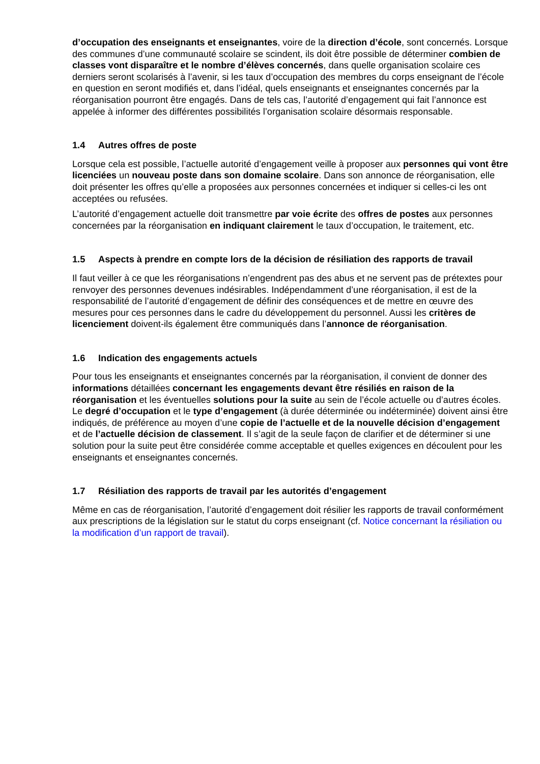d’occupation des enseignants et enseignantes, voire de la direction d’école, sont concernés. Lorsque des communes d’une communauté scolaire se scindent, ils doit être possible de détermi­ner combien de classes vont disparaître et le nombre d’élèves concernés, dans quelle orga­nisation scolaire ces derniers seront scolarisés à l’avenir, si les taux d’occupation des membres du corps enseignant de l’école en question en seront modifiés et, dans l’idéal, quels enseignants et enseignantes concernés par la réorganisation pourront être engagés. Dans de tels cas, l’autorité d’engagement qui fait l’annonce est appelée à informer des différentes possibilités l’organisation scolaire désormais responsable.
1.4 Autres offres de poste
Lorsque cela est possible, l’actuelle autorité d’engagement veille à proposer aux personnes qui vont être licenciées un nouveau poste dans son domaine scolaire. Dans son annonce de ré­organisation, elle doit présenter les offres qu’elle a proposées aux personnes concernées et indi­quer si celles-ci les ont acceptées ou refusées.
L’autorité d’engagement actuelle doit transmettre par voie écrite des offres de postes aux per­sonnes concernées par la réorganisation en indiquant clairement le taux d’occupation, le traite­ment, etc.
1.5 Aspects à prendre en compte lors de la décision de résiliation des rapports de travail
Il faut veiller à ce que les réorganisations n’engendrent pas des abus et ne servent pas de pré­textes pour renvoyer des personnes devenues indésirables. Indépendamment d’une réorganisa­tion, il est de la responsabilité de l’autorité d’engagement de définir des conséquences et de mettre en œuvre des mesures pour ces personnes dans le cadre du développement du personnel. Aussi les critères de licenciement doivent-ils également être communiqués dans l’annonce de réor­ganisation.
1.6 Indication des engagements actuels
Pour tous les enseignants et enseignantes concernés par la réorganisation, il convient de donner des informations détaillées concernant les engagements devant être résiliés en raison de la réorganisation et les éventuelles solutions pour la suite au sein de l’école actuelle ou d’autres écoles. Le degré d’occupation et le type d’engagement (à durée déterminée ou indéterminée) doivent ainsi être indiqués, de préférence au moyen d’une copie de l’actuelle et de la nouvelle décision d’engagement et de l’actuelle décision de classement. Il s’agit de la seule façon de clarifier et de déterminer si une solution pour la suite peut être considérée comme acceptable et quelles exigences en découlent pour les enseignants et enseignantes concernés.
1.7 Résiliation des rapports de travail par les autorités d’engagement
Même en cas de réorganisation, l’autorité d’engagement doit résilier les rapports de travail confor­mément aux prescriptions de la législation sur le statut du corps enseignant (cf. Notice concernant la résiliation ou la modification d’un rapport de travail).